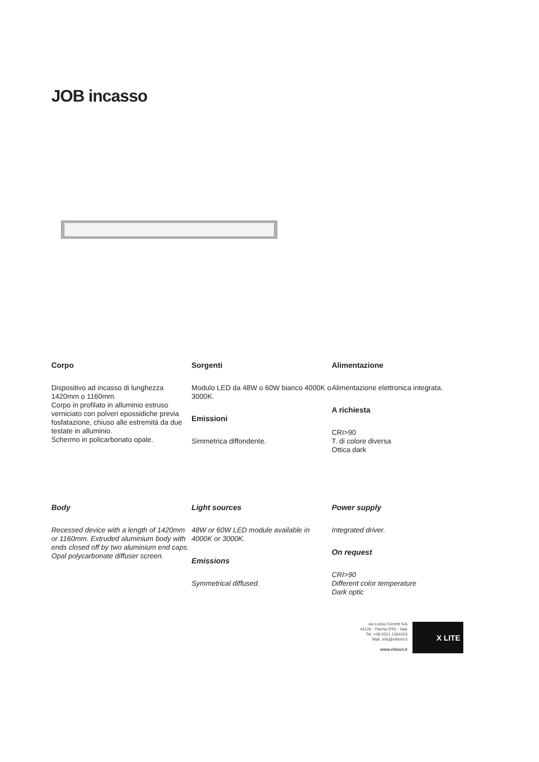JOB incasso
Corpo
Dispositivo ad incasso di lunghezza 1420mm o 1160mm.
Corpo in profilato in alluminio estruso verniciato con polveri epossidiche previa fosfatazione, chiuso alle estremità da due testate in alluminio.
Schermo in policarbonato opale.
Sorgenti
Modulo LED da 48W o 60W bianco 4000K o 3000K.
Emissioni
Simmetrica diffondente.
Alimentazione
Alimentazione elettronica integrata.
A richiesta
CRI>90
T. di colore diversa
Ottica dark
Body
Recessed device with a length of 1420mm or 1160mm. Extruded aluminium body with ends closed off by two aluminium end caps. Opal polycarbonate diffuser screen.
Light sources
48W or 60W LED module available in 4000K or 3000K.
Emissions
Symmetrical diffused.
Power supply
Integrated driver.
On request
CRI>90
Different color temperature
Dark optic
via Licinio Ferretti 5/A
43126 - Parma (PR) - Italy
Tel. +39.0521.1564103
Mail. info@xlitesrl.it
www.xlitesrl.it
X LITE